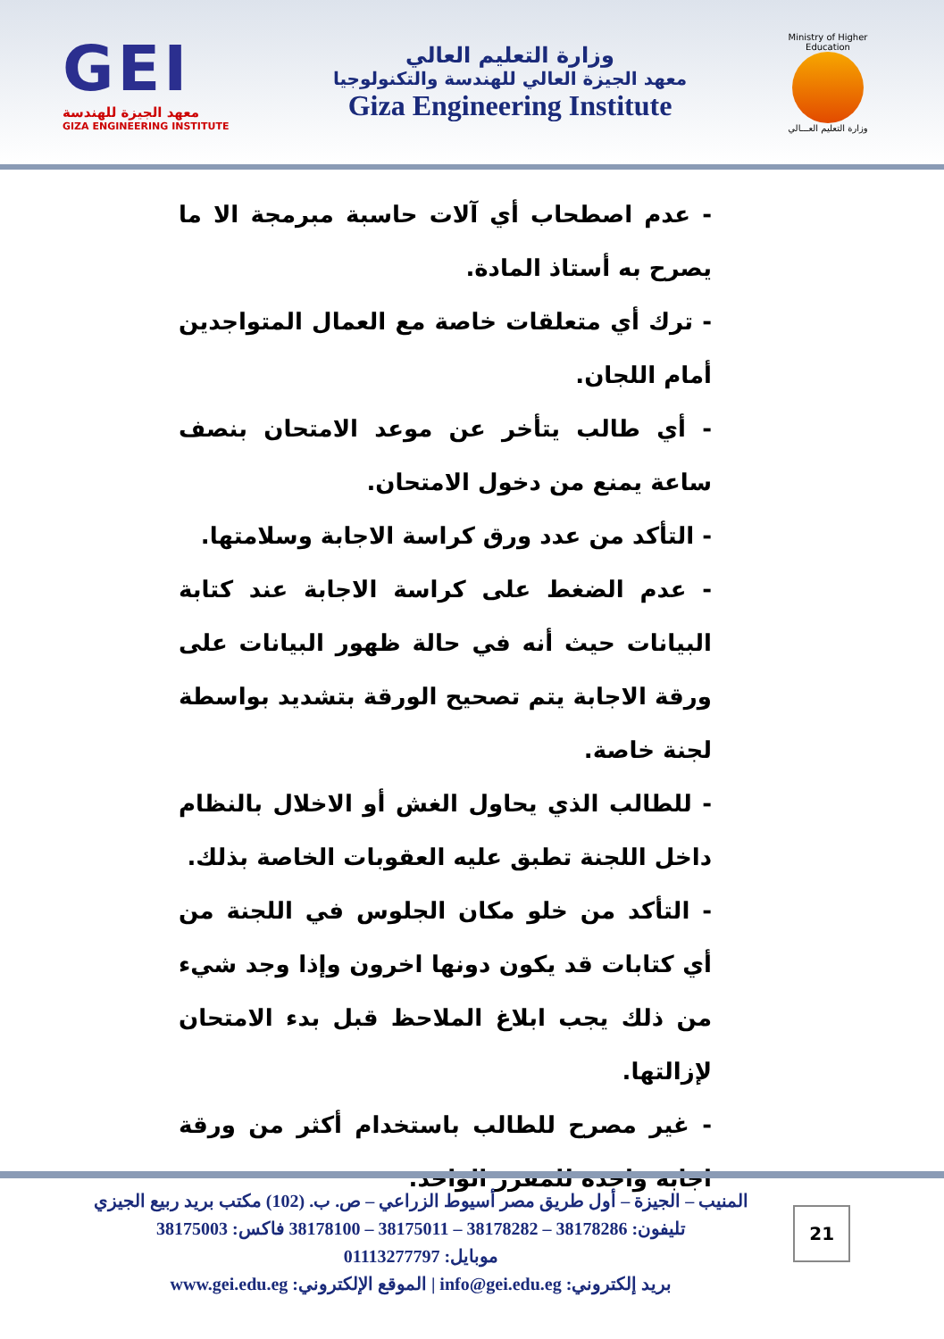GEI
معهد الجيزة للهندسة
GIZA ENGINEERING INSTITUTE
وزارة التعليم العالي
معهد الجيزة العالي للهندسة والتكنولوجيا
Giza Engineering Institute
Ministry of Higher Education
وزارة التعليم العـــالي
- عدم اصطحاب أي آلات حاسبة مبرمجة الا ما يصرح به أستاذ المادة.
- ترك أي متعلقات خاصة مع العمال المتواجدين أمام اللجان.
- أي طالب يتأخر عن موعد الامتحان بنصف ساعة يمنع من دخول الامتحان.
- التأكد من عدد ورق كراسة الاجابة وسلامتها.
- عدم الضغط على كراسة الاجابة عند كتابة البيانات حيث أنه في حالة ظهور البيانات على ورقة الاجابة يتم تصحيح الورقة بتشديد بواسطة لجنة خاصة.
- للطالب الذي يحاول الغش أو الاخلال بالنظام داخل اللجنة تطبق عليه العقوبات الخاصة بذلك.
- التأكد من خلو مكان الجلوس في اللجنة من أي كتابات قد يكون دونها اخرون وإذا وجد شيء من ذلك يجب ابلاغ الملاحظ قبل بدء الامتحان لإزالتها.
- غير مصرح للطالب باستخدام أكثر من ورقة اجابة واحدة للمقرر الواحد.
21
المنيب – الجيزة – أول طريق مصر أسيوط الزراعي – ص. ب. (102) مكتب بريد ربيع الجيزي
تليفون: 38178286 – 38178282 – 38175011 – 38178100 فاكس: 38175003
موبايل: 01113277797
بريد إلكتروني: info@gei.edu.eg | الموقع الإلكتروني: www.gei.edu.eg